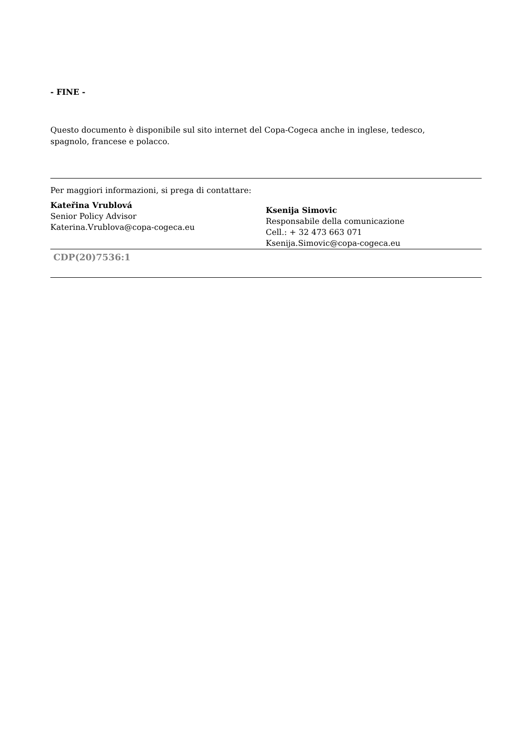- FINE -
Questo documento è disponibile sul sito internet del Copa-Cogeca anche in inglese, tedesco,
spagnolo, francese e polacco.
Per maggiori informazioni, si prega di contattare:
Kateřina Vrublová
Senior Policy Advisor
Katerina.Vrublova@copa-cogeca.eu
Ksenija Simovic
Responsabile della comunicazione
Cell.: + 32 473 663 071
Ksenija.Simovic@copa-cogeca.eu
CDP(20)7536:1